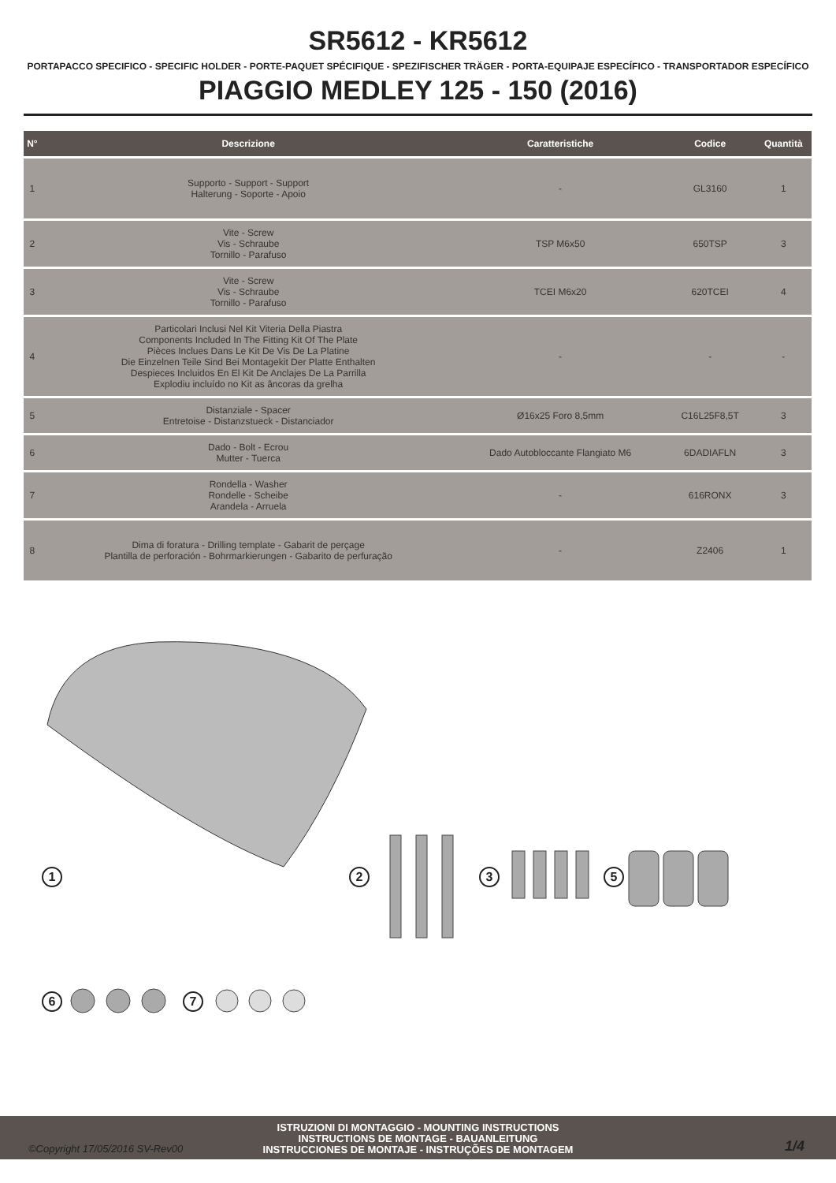SR5612 - KR5612
PORTAPACCO SPECIFICO - SPECIFIC HOLDER - PORTE-PAQUET SPÉCIFIQUE - SPEZIFISCHER TRÄGER - PORTA-EQUIPAJE ESPECÍFICO - TRANSPORTADOR ESPECÍFICO
PIAGGIO MEDLEY 125 - 150 (2016)
| N° | Descrizione | Caratteristiche | Codice | Quantità |
| --- | --- | --- | --- | --- |
| 1 | Supporto - Support - Support Halterung - Soporte - Apoio | - | GL3160 | 1 |
| 2 | Vite - Screw Vis - Schraube Tornillo - Parafuso | TSP M6x50 | 650TSP | 3 |
| 3 | Vite - Screw Vis - Schraube Tornillo - Parafuso | TCEI M6x20 | 620TCEI | 4 |
| 4 | Particolari Inclusi Nel Kit Viteria Della Piastra Components Included In The Fitting Kit Of The Plate Pièces Inclues Dans Le Kit De Vis De La Platine Die Einzelnen Teile Sind Bei Montagekit Der Platte Enthalten Despieces Incluidos En El Kit De Anclajes De La Parrilla Explodiu incluído no Kit as âncoras da grelha | - | - | - |
| 5 | Distanziale - Spacer Entretoise - Distanzstueck - Distanciador | Ø16x25 Foro 8,5mm | C16L25F8,5T | 3 |
| 6 | Dado - Bolt - Ecrou Mutter - Tuerca | Dado Autobloccante Flangiato M6 | 6DADIAFLN | 3 |
| 7 | Rondella - Washer Rondelle - Scheibe Arandela - Arruela | - | 616RONX | 3 |
| 8 | Dima di foratura - Drilling template - Gabarit de perçage Plantilla de perforación - Bohrmarkierungen - Gabarito de perfuração | - | Z2406 | 1 |
1 2 3 5
6 7
ISTRUZIONI DI MONTAGGIO - MOUNTING INSTRUCTIONS
INSTRUCTIONS DE MONTAGE - BAUANLEITUNG
INSTRUCCIONES DE MONTAJE - INSTRUÇÕES DE MONTAGEM
©Copyright 17/05/2016 SV-Rev00 1/4